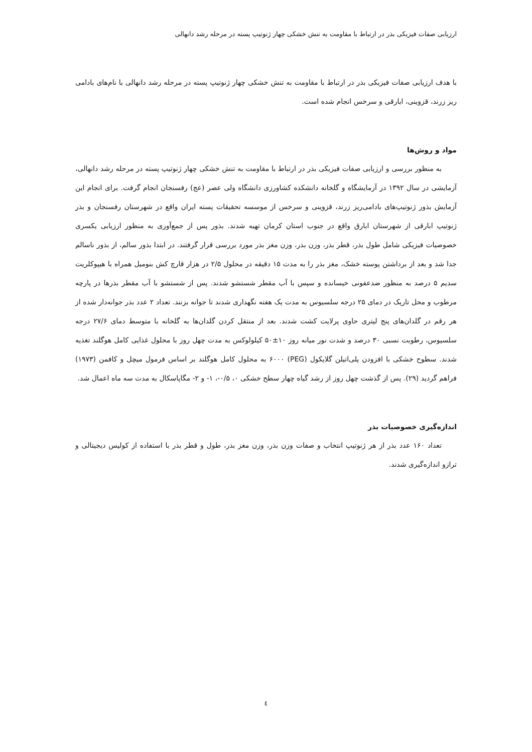ارزیابی صفات فیزیکی بذر در ارتباط با مقاومت به تنش خشکی چهار ژنوتیپ پسته در مرحله رشد دانهالی
با هدف ارزیابی صفات فیزیکی بذر در ارتباط با مقاومت به تنش خشکی چهار ژنوتیپ پسته در مرحله رشد دانهالی با نام‌های بادامی ریز زرند، قزوینی، ابارقی و سرخس انجام شده است.
مواد و روش‌ها
به منظور بررسی و ارزیابی صفات فیزیکی بذر در ارتباط با مقاومت به تنش خشکی چهار ژنوتیپ پسته در مرحله رشد دانهالی، آزمایشی در سال ۱۳۹۲ در آزمایشگاه و گلخانه دانشکده کشاورزی دانشگاه ولی عصر (عج) رفسنجان انجام گرفت. برای انجام این آزمایش بذور ژنوتیپ‌های بادامی‌ریز زرند، قزوینی و سرخس از موسسه تحقیقات پسته ایران واقع در شهرستان رفسنجان و بذر ژنوتیپ ابارقی از شهرستان ابارق واقع در جنوب استان کرمان تهیه شدند. بذور پس از جمع‌آوری به منظور ارزیابی یکسری خصوصیات فیزیکی شامل طول بذر، قطر بذر، وزن بذر، وزن مغز بذر مورد بررسی قرار گرفتند. در ابتدا بذور سالم، از بذور ناسالم جدا شد و بعد از برداشتن پوسته خشک، مغز بذر را به مدت ۱۵ دقیقه در محلول ۲/۵ در هزار قارچ کش بنومیل همراه با هیپوکلریت سدیم ۵ درصد به منظور ضدعفونی خیسانده و سپس با آب مقطر شستشو شدند. پس از شستشو با آب مقطر بذرها در پارچه مرطوب و محل تاریک در دمای ۲۵ درجه سلسیوس به مدت یک هفته نگهداری شدند تا جوانه بزنند. تعداد ۲ عدد بذر جوانه‌دار شده از هر رقم در گلدان‌های پنج لیتری حاوی پرلایت کشت شدند. بعد از منتقل کردن گلدان‌ها به گلخانه با متوسط دمای ۲۷/۶ درجه سلسیوس، رطوبت نسبی ۳۰ درصد و شدت نور میانه روز ۱۰±۵۰ کیلولوکس به مدت چهل روز با محلول غذایی کامل هوگلند تغذیه شدند. سطوح خشکی با افزودن پلی‌اتیلن گلایکول (PEG) ۶۰۰۰ به محلول کامل هوگلند بر اساس فرمول میچل و کافمن (۱۹۷۳) فراهم گردید (۲۹). پس از گذشت چهل روز از رشد گیاه چهار سطح خشکی ۰، ۰/۵-، ۱- و ۲- مگاپاسکال به مدت سه ماه اعمال شد.
اندازه‌گیری خصوصیات بذر
تعداد ۱۶۰ عدد بذر از هر ژنوتیپ انتخاب و صفات وزن بذر، وزن مغز بذر، طول و قطر بذر با استفاده از کولیس دیجیتالی و ترازو اندازه‌گیری شدند.
٤